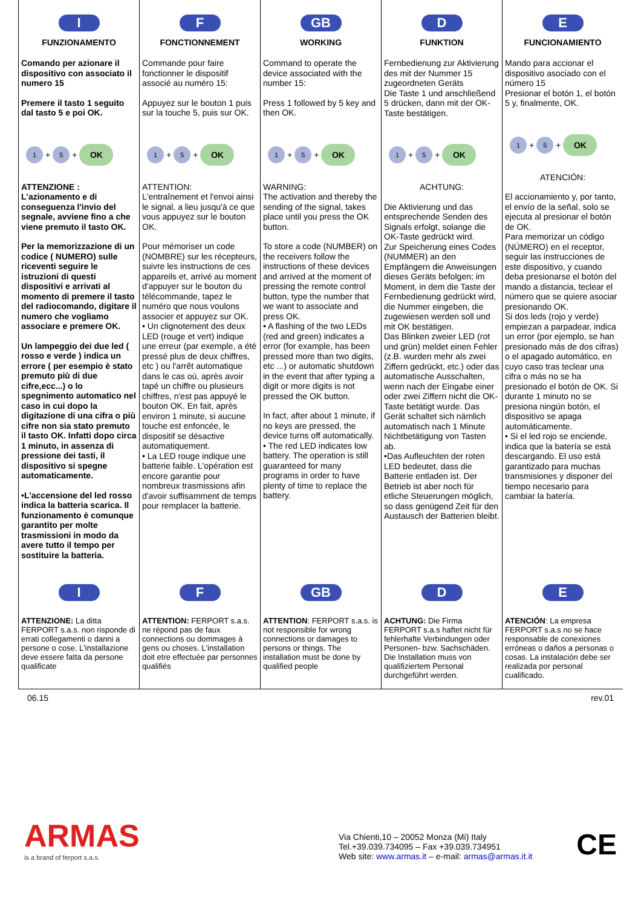I
FUNZIONAMENTO
Comando per azionare il dispositivo con associato il numero 15
Premere il tasto 1 seguito dal tasto 5 e poi OK.
1 + 5 + OK
ATTENZIONE :
L'azionamento e di conseguenza l'invio del segnale, avviene fino a che viene premuto il tasto OK.
Per la memorizzazione di un codice ( NUMERO) sulle riceventi seguire le istruzioni di questi dispositivi e arrivati al momento di premere il tasto del radiocomando, digitare il numero che vogliamo associare e premere OK.
Un lampeggio dei due led ( rosso e verde ) indica un errore ( per esempio è stato premuto più di due cifre,ecc...) o lo spegnimento automatico nel caso in cui dopo la digitazione di una cifra o più cifre non sia stato premuto il tasto OK. Infatti dopo circa 1 minuto, in assenza di pressione dei tasti, il dispositivo si spegne automaticamente.
•L'accensione del led rosso indica la batteria scarica. Il funzionamento è comunque garantito per molte trasmissioni in modo da avere tutto il tempo per sostituire la batteria.
F
FONCTIONNEMENT
Commande pour faire fonctionner le dispositif associé au numéro 15:
Appuyez sur le bouton 1 puis sur la touche 5, puis sur OK.
1 + 5 + OK
ATTENTION:
L'entraînement et l'envoi ainsi le signal, a lieu jusqu'à ce que vous appuyez sur le bouton OK.
Pour mémoriser un code (NOMBRE) sur les récepteurs, suivre les instructions de ces appareils et, arrivé au moment d'appuyer sur le bouton du télécommande, tapez le numéro que nous voulons associer et appuyez sur OK.
• Un clignotement des deux LED (rouge et vert) indique une erreur (par exemple, a été pressé plus de deux chiffres, etc ) ou l'arrêt automatique dans le cas où, après avoir tapé un chiffre ou plusieurs chiffres, n'est pas appuyé le bouton OK. En fait, après environ 1 minute, si aucune touche est enfoncée, le dispositif se désactive automatiquement.
• La LED rouge indique une batterie faible. L'opération est encore garantie pour nombreux trasmissions afin d'avoir suffisamment de temps pour remplacer la batterie.
GB
WORKING
Command to operate the device associated with the number 15:
Press 1 followed by 5 key and then OK.
1 + 5 + OK
WARNING:
The activation and thereby the sending of the signal, takes place until you press the OK button.
To store a code (NUMBER) on the receivers follow the instructions of these devices and arrived at the moment of pressing the remote control button, type the number that we want to associate and press OK.
• A flashing of the two LEDs (red and green) indicates a error (for example, has been pressed more than two digits, etc ...) or automatic shutdown in the event that after typing a digit or more digits is not pressed the OK button.
In fact, after about 1 minute, if no keys are pressed, the device turns off automatically.
• The red LED indicates low battery. The operation is still guaranteed for many programs in order to have plenty of time to replace the battery.
D
FUNKTION
Fernbedienung zur Aktivierung des mit der Nummer 15 zugeordneten Geräts
Die Taste 1 und anschließend 5 drücken, dann mit der OK-Taste bestätigen.
1 + 5 + OK
ACHTUNG:
Die Aktivierung und das entsprechende Senden des Signals erfolgt, solange die OK-Taste gedrückt wird.
Zur Speicherung eines Codes (NUMMER) an den Empfängern die Anweisungen dieses Geräts befolgen; im Moment, in dem die Taste der Fernbedienung gedrückt wird, die Nummer eingeben, die zugewiesen werden soll und mit OK bestätigen.
Das Blinken zweier LED (rot und grün) meldet einen Fehler (z.B. wurden mehr als zwei Ziffern gedrückt, etc.) oder das automatische Ausschalten, wenn nach der Eingabe einer oder zwei Ziffern nicht die OK-Taste betätigt wurde. Das Gerät schaltet sich nämlich automatisch nach 1 Minute Nichtbetätigung von Tasten ab.
•Das Aufleuchten der roten LED bedeutet, dass die Batterie entladen ist. Der Betrieb ist aber noch für etliche Steuerungen möglich, so dass genügend Zeit für den Austausch der Batterien bleibt.
E
FUNCIONAMIENTO
Mando para accionar el dispositivo asociado con el número 15
Presionar el botón 1, el botón 5 y, finalmente, OK.
1 + 5 + OK
ATENCIÓN:
El accionamiento y, por tanto, el envío de la señal, solo se ejecuta al presionar el botón de OK.
Para memorizar un código (NÚMERO) en el receptor, seguir las instrucciones de este dispositivo, y cuando deba presionarse el botón del mando a distancia, teclear el número que se quiere asociar presionando OK.
Si dos leds (rojo y verde) empiezan a parpadear, indica un error (por ejemplo, se han presionado más de dos cifras) o el apagado automático, en cuyo caso tras teclear una cifra o más no se ha presionado el botón de OK. Si durante 1 minuto no se presiona ningún botón, el dispositivo se apaga automáticamente.
• Si el led rojo se enciende, indica que la batería se está descargando. El uso está garantizado para muchas transmisiones y disponer del tiempo necesario para cambiar la batería.
I
ATTENZIONE: La ditta FERPORT s.a.s. non risponde di errati collegamenti o danni a persone o cose. L'installazione deve essere fatta da persone qualificate
F
ATTENTION: FERPORT s.a.s. ne répond pas de faux connections ou dommages à gens ou choses. L'installation doit etre effectuée par personnes qualifiés
GB
ATTENTION: FERPORT s.a.s. is not responsible for wrong connections or damages to persons or things. The installation must be done by qualified people
D
ACHTUNG: Die Firma FERPORT s.a.s haftet nicht für fehlerhafte Verbindungen oder Personen- bzw. Sachschäden. Die Installation muss von qualifiziertem Personal durchgeführt werden.
E
ATENCIÓN: La empresa FERPORT s.a.s no se hace responsable de conexiones erróneas o daños a personas o cosas. La instalación debe ser realizada por personal cualificado.
06.15 rev.01
ARMAS
is a brand of ferport s.a.s.
Via Chienti,10 – 20052 Monza (Mi) Italy
Tel.+39.039.734095 – Fax +39.039.734951
Web site: www.armas.it – e-mail: armas@armas.it.it
CE